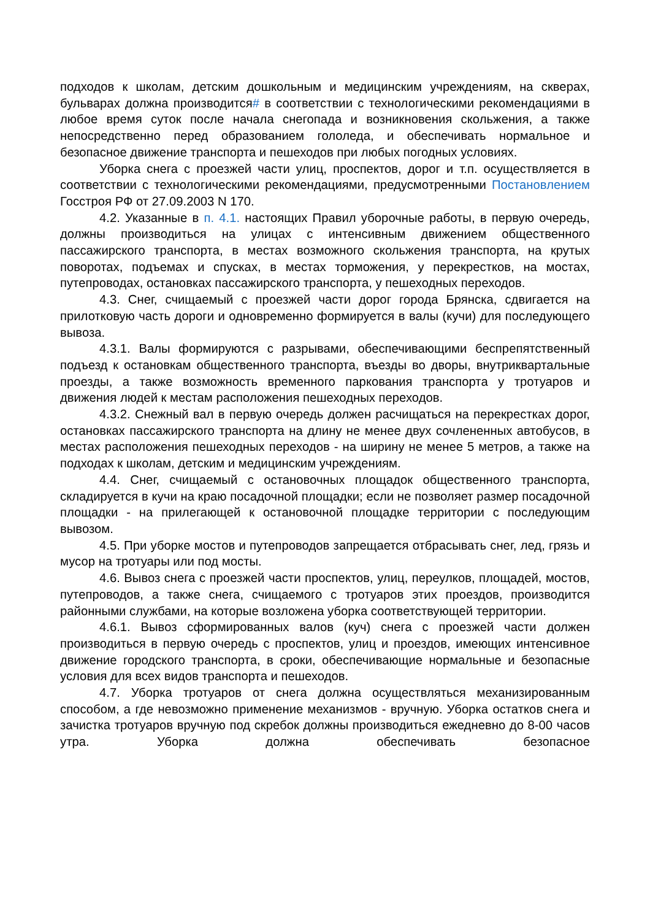подходов к школам, детским дошкольным и медицинским учреждениям, на скверах, бульварах должна производится# в соответствии с технологическими рекомендациями в любое время суток после начала снегопада и возникновения скольжения, а также непосредственно перед образованием гололеда, и обеспечивать нормальное и безопасное движение транспорта и пешеходов при любых погодных условиях.
Уборка снега с проезжей части улиц, проспектов, дорог и т.п. осуществляется в соответствии с технологическими рекомендациями, предусмотренными Постановлением Госстроя РФ от 27.09.2003 N 170.
4.2. Указанные в п. 4.1. настоящих Правил уборочные работы, в первую очередь, должны производиться на улицах с интенсивным движением общественного пассажирского транспорта, в местах возможного скольжения транспорта, на крутых поворотах, подъемах и спусках, в местах торможения, у перекрестков, на мостах, путепроводах, остановках пассажирского транспорта, у пешеходных переходов.
4.3. Снег, счищаемый с проезжей части дорог города Брянска, сдвигается на прилотковую часть дороги и одновременно формируется в валы (кучи) для последующего вывоза.
4.3.1. Валы формируются с разрывами, обеспечивающими беспрепятственный подъезд к остановкам общественного транспорта, въезды во дворы, внутриквартальные проезды, а также возможность временного паркования транспорта у тротуаров и движения людей к местам расположения пешеходных переходов.
4.3.2. Снежный вал в первую очередь должен расчищаться на перекрестках дорог, остановках пассажирского транспорта на длину не менее двух сочлененных автобусов, в местах расположения пешеходных переходов - на ширину не менее 5 метров, а также на подходах к школам, детским и медицинским учреждениям.
4.4. Снег, счищаемый с остановочных площадок общественного транспорта, складируется в кучи на краю посадочной площадки; если не позволяет размер посадочной площадки - на прилегающей к остановочной площадке территории с последующим вывозом.
4.5. При уборке мостов и путепроводов запрещается отбрасывать снег, лед, грязь и мусор на тротуары или под мосты.
4.6. Вывоз снега с проезжей части проспектов, улиц, переулков, площадей, мостов, путепроводов, а также снега, счищаемого с тротуаров этих проездов, производится районными службами, на которые возложена уборка соответствующей территории.
4.6.1. Вывоз сформированных валов (куч) снега с проезжей части должен производиться в первую очередь с проспектов, улиц и проездов, имеющих интенсивное движение городского транспорта, в сроки, обеспечивающие нормальные и безопасные условия для всех видов транспорта и пешеходов.
4.7. Уборка тротуаров от снега должна осуществляться механизированным способом, а где невозможно применение механизмов - вручную. Уборка остатков снега и зачистка тротуаров вручную под скребок должны производиться ежедневно до 8-00 часов утра. Уборка должна обеспечивать безопасное